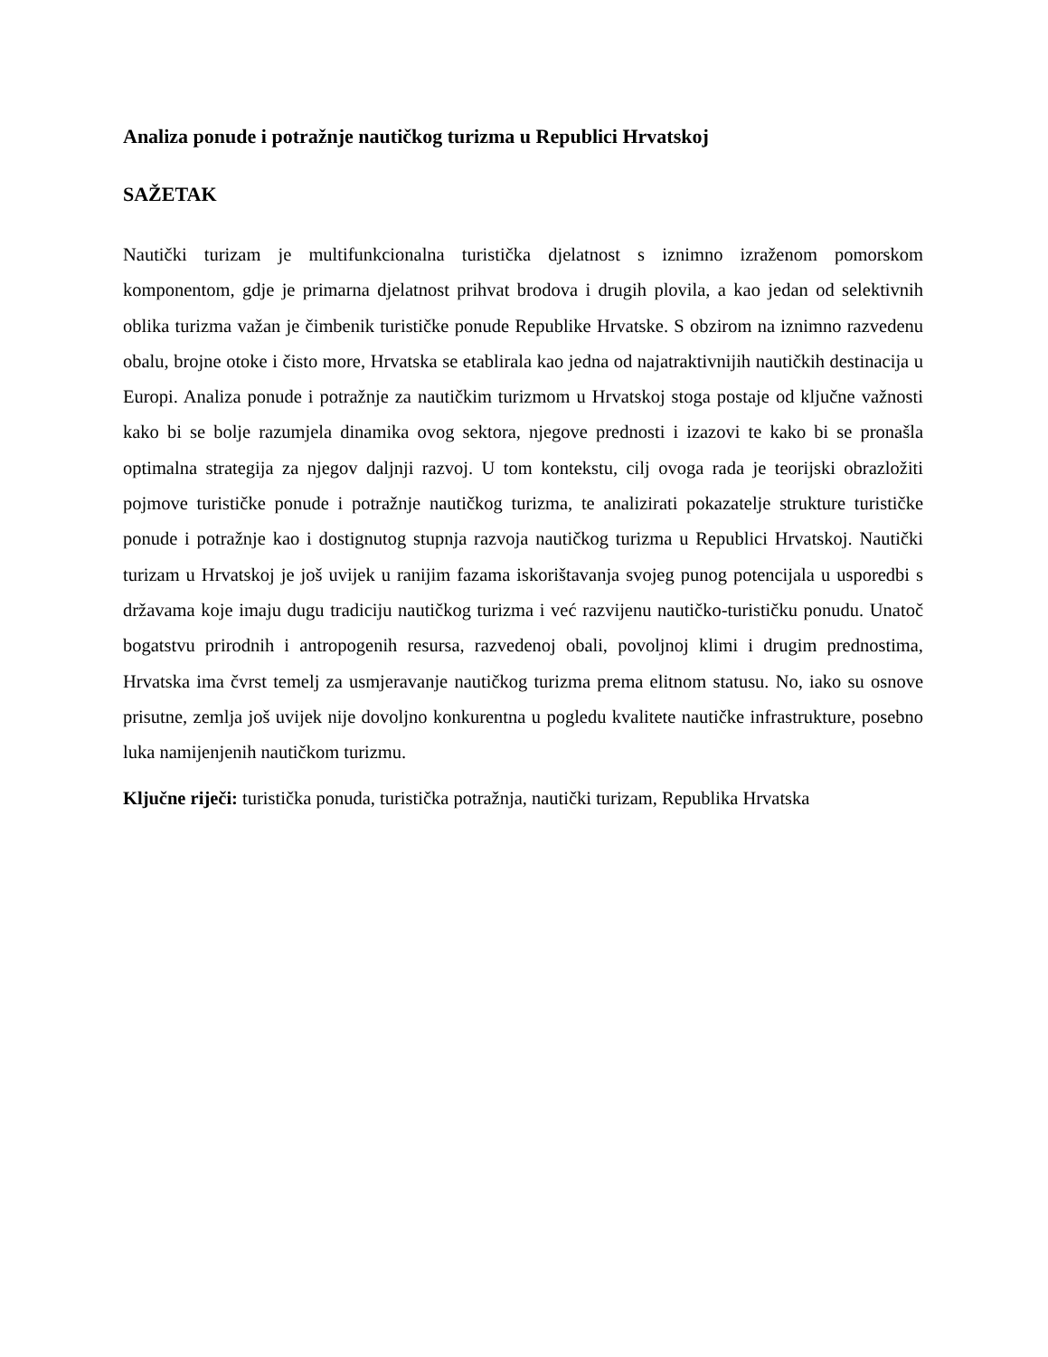Analiza ponude i potražnje nautičkog turizma u Republici Hrvatskoj
SAŽETAK
Nautički turizam je multifunkcionalna turistička djelatnost s iznimno izraženom pomorskom komponentom, gdje je primarna djelatnost prihvat brodova i drugih plovila, a kao jedan od selektivnih oblika turizma važan je čimbenik turističke ponude Republike Hrvatske. S obzirom na iznimno razvedenu obalu, brojne otoke i čisto more, Hrvatska se etablirala kao jedna od najatraktivnijih nautičkih destinacija u Europi. Analiza ponude i potražnje za nautičkim turizmom u Hrvatskoj stoga postaje od ključne važnosti kako bi se bolje razumjela dinamika ovog sektora, njegove prednosti i izazovi te kako bi se pronašla optimalna strategija za njegov daljnji razvoj. U tom kontekstu, cilj ovoga rada je teorijski obrazložiti pojmove turističke ponude i potražnje nautičkog turizma, te analizirati pokazatelje strukture turističke ponude i potražnje kao i dostignutog stupnja razvoja nautičkog turizma u Republici Hrvatskoj. Nautički turizam u Hrvatskoj je još uvijek u ranijim fazama iskorištavanja svojeg punog potencijala u usporedbi s državama koje imaju dugu tradiciju nautičkog turizma i već razvijenu nautičko-turističku ponudu. Unatoč bogatstvu prirodnih i antropogenih resursa, razvedenoj obali, povoljnoj klimi i drugim prednostima, Hrvatska ima čvrst temelj za usmjeravanje nautičkog turizma prema elitnom statusu. No, iako su osnove prisutne, zemlja još uvijek nije dovoljno konkurentna u pogledu kvalitete nautičke infrastrukture, posebno luka namijenjenih nautičkom turizmu.
Ključne riječi: turistička ponuda, turistička potražnja, nautički turizam, Republika Hrvatska